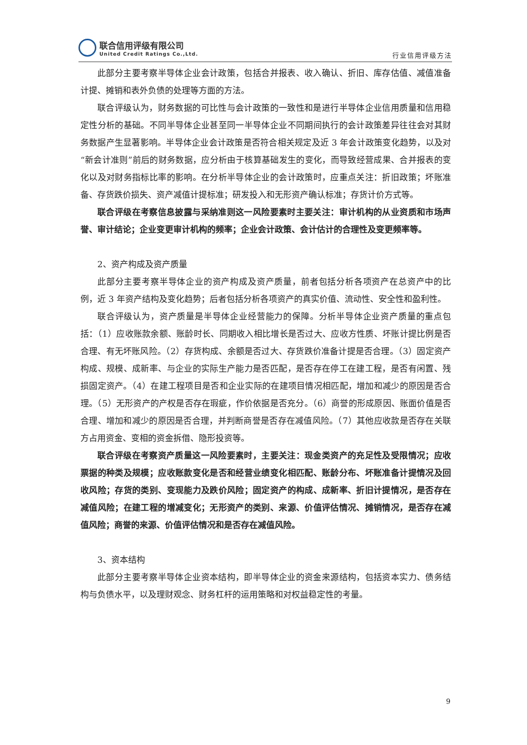联合信用评级有限公司
United Credit Ratings Co.,Ltd.
行业信用评级方法
此部分主要考察半导体企业会计政策，包括合并报表、收入确认、折旧、库存估值、减值准备计提、摊销和表外负债的处理等方面的方法。
联合评级认为，财务数据的可比性与会计政策的一致性和是进行半导体企业信用质量和信用稳定性分析的基础。不同半导体企业甚至同一半导体企业不同期间执行的会计政策差异往往会对其财务数据产生显著影响。半导体企业会计政策是否符合相关规定及近 3 年会计政策变化趋势，以及对“新会计准则”前后的财务数据，应分析由于核算基础发生的变化，而导致经营成果、合并报表的变化以及对财务指标比率的影响。在分析半导体企业的会计政策时，应重点关注：折旧政策；坏账准备、存货跌价损失、资产减值计提标准；研发投入和无形资产确认标准；存货计价方式等。
联合评级在考察信息披露与采纳准则这一风险要素时主要关注：审计机构的从业资质和市场声誉、审计结论；企业变更审计机构的频率；企业会计政策、会计估计的合理性及变更频率等。
2、资产构成及资产质量
此部分主要考察半导体企业的资产构成及资产质量，前者包括分析各项资产在总资产中的比例，近 3 年资产结构及变化趋势；后者包括分析各项资产的真实价值、流动性、安全性和盈利性。
联合评级认为，资产质量是半导体企业经营能力的保障。分析半导体企业资产质量的重点包括：（1）应收账款余额、账龄时长、同期收入相比增长是否过大、应收方性质、坏账计提比例是否合理、有无坏账风险。（2）存货构成、余额是否过大、存货跌价准备计提是否合理。（3）固定资产构成、规模、成新率、与企业的实际生产能力是否匹配，是否存在停工在建工程，是否有闲置、残损固定资产。（4）在建工程项目是否和企业实际的在建项目情况相匹配，增加和减少的原因是否合理。（5）无形资产的产权是否存在瑕疵，作价依据是否充分。（6）商誉的形成原因、账面价值是否合理、增加和减少的原因是否合理，并判断商誉是否存在减值风险。（7）其他应收款是否存在关联方占用资金、变相的资金拆借、隐形投资等。
联合评级在考察资产质量这一风险要素时，主要关注：现金类资产的充足性及受限情况；应收票据的种类及规模；应收账款变化是否和经营业绩变化相匹配、账龄分布、坏账准备计提情况及回收风险；存货的类别、变现能力及跌价风险；固定资产的构成、成新率、折旧计提情况，是否存在减值风险；在建工程的增减变化；无形资产的类别、来源、价值评估情况、摊销情况，是否存在减值风险；商誉的来源、价值评估情况和是否存在减值风险。
3、资本结构
此部分主要考察半导体企业资本结构，即半导体企业的资金来源结构，包括资本实力、债务结构与负债水平，以及理财观念、财务杠杆的运用策略和对权益稳定性的考量。
9